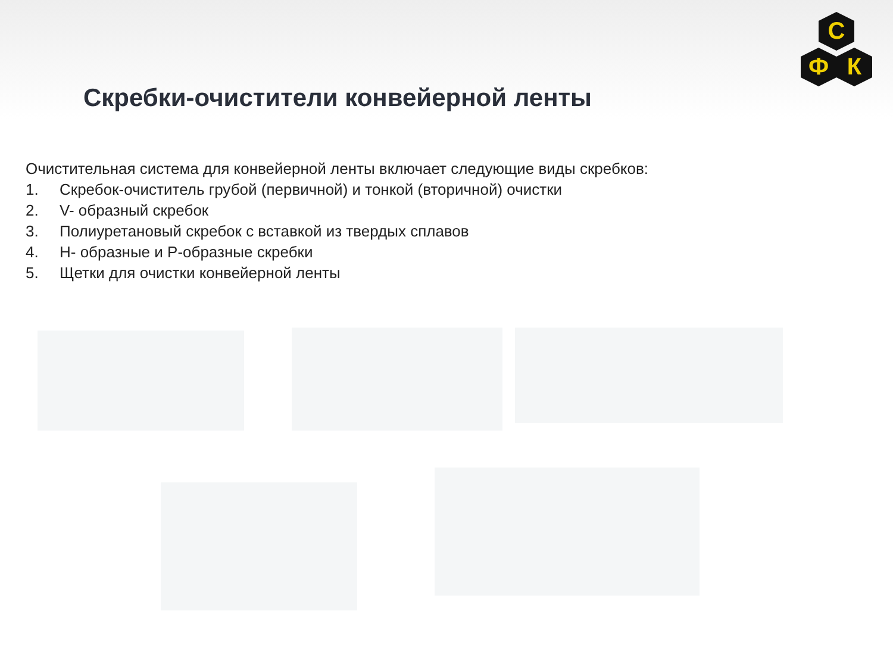С
Ф
К
Скребки-очистители конвейерной ленты
Очистительная система для конвейерной ленты включает следующие виды скребков:
1. Скребок-очиститель грубой (первичной) и тонкой (вторичной) очистки
2. V- образный скребок
3. Полиуретановый скребок с вставкой из твердых сплавов
4. Н- образные и Р-образные скребки
5. Щетки для очистки конвейерной ленты